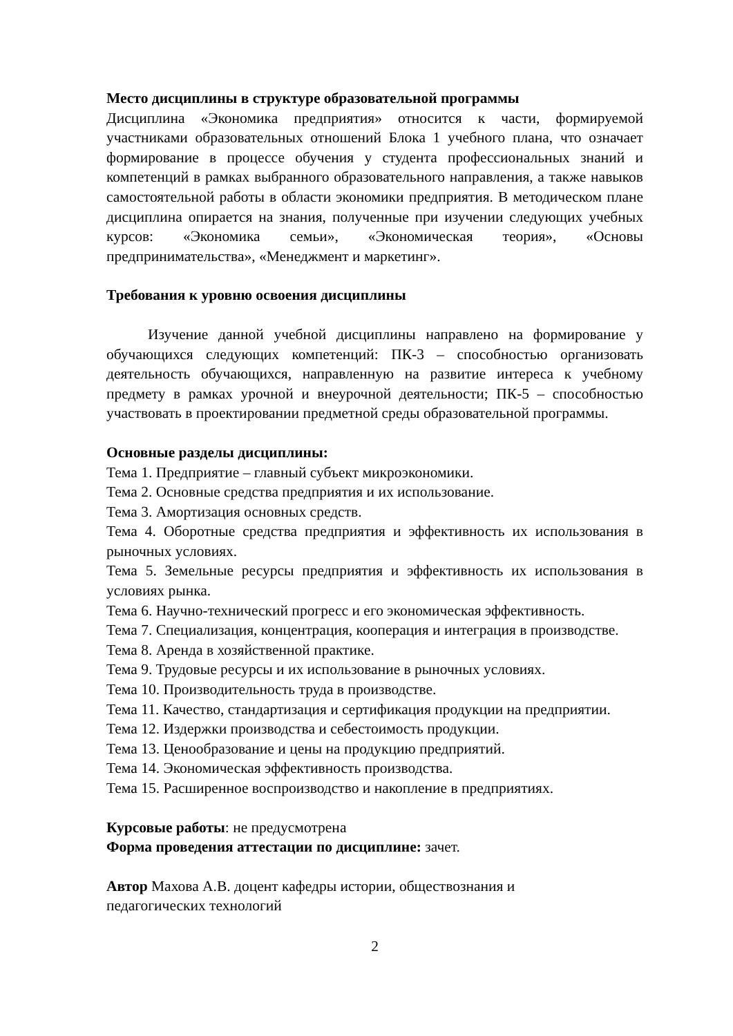Место дисциплины в структуре образовательной программы
Дисциплина «Экономика предприятия» относится к части, формируемой участниками образовательных отношений Блока 1 учебного плана, что означает формирование в процессе обучения у студента профессиональных знаний и компетенций в рамках выбранного образовательного направления, а также навыков самостоятельной работы в области экономики предприятия. В методическом плане дисциплина опирается на знания, полученные при изучении следующих учебных курсов: «Экономика семьи», «Экономическая теория», «Основы предпринимательства», «Менеджмент и маркетинг».
Требования к уровню освоения дисциплины
Изучение данной учебной дисциплины направлено на формирование у обучающихся следующих компетенций: ПК-3 – способностью организовать деятельность обучающихся, направленную на развитие интереса к учебному предмету в рамках урочной и внеурочной деятельности; ПК-5 – способностью участвовать в проектировании предметной среды образовательной программы.
Основные разделы дисциплины:
Тема 1. Предприятие – главный субъект микроэкономики.
Тема 2. Основные средства предприятия и их использование.
Тема 3. Амортизация основных средств.
Тема 4. Оборотные средства предприятия и эффективность их использования в рыночных условиях.
Тема 5. Земельные ресурсы предприятия и эффективность их использования в условиях рынка.
Тема 6. Научно-технический прогресс и его экономическая эффективность.
Тема 7. Специализация, концентрация, кооперация и интеграция в производстве.
Тема 8. Аренда в хозяйственной практике.
Тема 9. Трудовые ресурсы и их использование в рыночных условиях.
Тема 10. Производительность труда в производстве.
Тема 11. Качество, стандартизация и сертификация продукции на предприятии.
Тема 12. Издержки производства и себестоимость продукции.
Тема 13. Ценообразование и цены на продукцию предприятий.
Тема 14. Экономическая эффективность производства.
Тема 15. Расширенное воспроизводство и накопление в предприятиях.
Курсовые работы: не предусмотрена
Форма проведения аттестации по дисциплине: зачет.
Автор Махова А.В. доцент кафедры истории, обществознания и
педагогических технологий
2